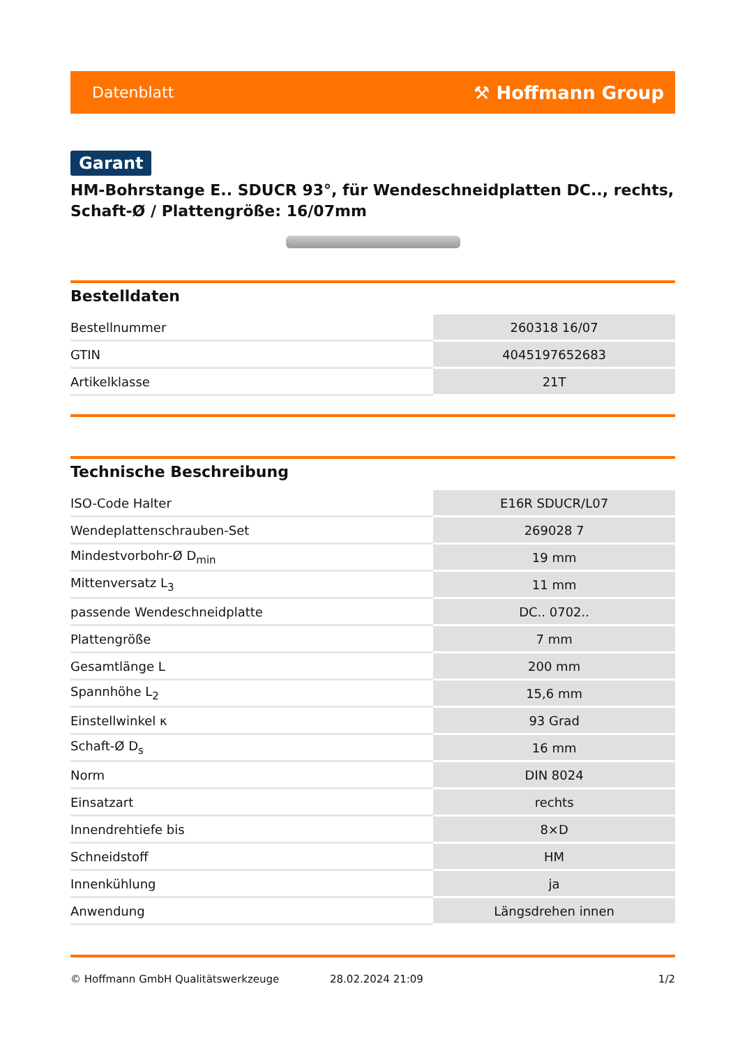Datenblatt ⚒ Hoffmann Group
Garant
HM-Bohrstange E.. SDUCR 93°, für Wendeschneidplatten DC.., rechts, Schaft-Ø / Plattengröße: 16/07mm
Bestelldaten
| Bestellnummer | 260318 16/07 |
| GTIN | 4045197652683 |
| Artikelklasse | 21T |
Technische Beschreibung
| ISO-Code Halter | E16R SDUCR/L07 |
| Wendeplattenschrauben-Set | 269028 7 |
| Mindestvorbohr-Ø D<sub>min</sub> | 19 mm |
| Mittenversatz L<sub>3</sub> | 11 mm |
| passende Wendeschneidplatte | DC.. 0702.. |
| Plattengröße | 7 mm |
| Gesamtlänge L | 200 mm |
| Spannhöhe L<sub>2</sub> | 15,6 mm |
| Einstellwinkel κ | 93 Grad |
| Schaft-Ø D<sub>s</sub> | 16 mm |
| Norm | DIN 8024 |
| Einsatzart | rechts |
| Innendrehtiefe bis | 8×D |
| Schneidstoff | HM |
| Innenkühlung | ja |
| Anwendung | Längsdrehen innen |
© Hoffmann GmbH Qualitätswerkzeuge 28.02.2024 21:09 1/2